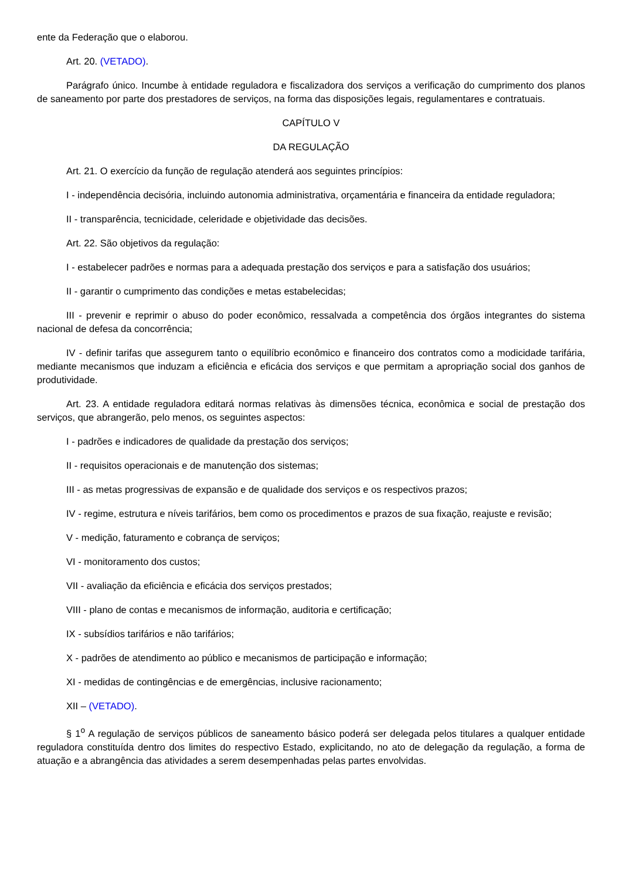ente da Federação que o elaborou.
Art. 20. (VETADO).
Parágrafo único. Incumbe à entidade reguladora e fiscalizadora dos serviços a verificação do cumprimento dos planos de saneamento por parte dos prestadores de serviços, na forma das disposições legais, regulamentares e contratuais.
CAPÍTULO V
DA REGULAÇÃO
Art. 21. O exercício da função de regulação atenderá aos seguintes princípios:
I - independência decisória, incluindo autonomia administrativa, orçamentária e financeira da entidade reguladora;
II - transparência, tecnicidade, celeridade e objetividade das decisões.
Art. 22. São objetivos da regulação:
I - estabelecer padrões e normas para a adequada prestação dos serviços e para a satisfação dos usuários;
II - garantir o cumprimento das condições e metas estabelecidas;
III - prevenir e reprimir o abuso do poder econômico, ressalvada a competência dos órgãos integrantes do sistema nacional de defesa da concorrência;
IV - definir tarifas que assegurem tanto o equilíbrio econômico e financeiro dos contratos como a modicidade tarifária, mediante mecanismos que induzam a eficiência e eficácia dos serviços e que permitam a apropriação social dos ganhos de produtividade.
Art. 23. A entidade reguladora editará normas relativas às dimensões técnica, econômica e social de prestação dos serviços, que abrangerão, pelo menos, os seguintes aspectos:
I - padrões e indicadores de qualidade da prestação dos serviços;
II - requisitos operacionais e de manutenção dos sistemas;
III - as metas progressivas de expansão e de qualidade dos serviços e os respectivos prazos;
IV - regime, estrutura e níveis tarifários, bem como os procedimentos e prazos de sua fixação, reajuste e revisão;
V - medição, faturamento e cobrança de serviços;
VI - monitoramento dos custos;
VII - avaliação da eficiência e eficácia dos serviços prestados;
VIII - plano de contas e mecanismos de informação, auditoria e certificação;
IX - subsídios tarifários e não tarifários;
X - padrões de atendimento ao público e mecanismos de participação e informação;
XI - medidas de contingências e de emergências, inclusive racionamento;
XII – (VETADO).
§ 1<sup>o</sup> A regulação de serviços públicos de saneamento básico poderá ser delegada pelos titulares a qualquer entidade reguladora constituída dentro dos limites do respectivo Estado, explicitando, no ato de delegação da regulação, a forma de atuação e a abrangência das atividades a serem desempenhadas pelas partes envolvidas.